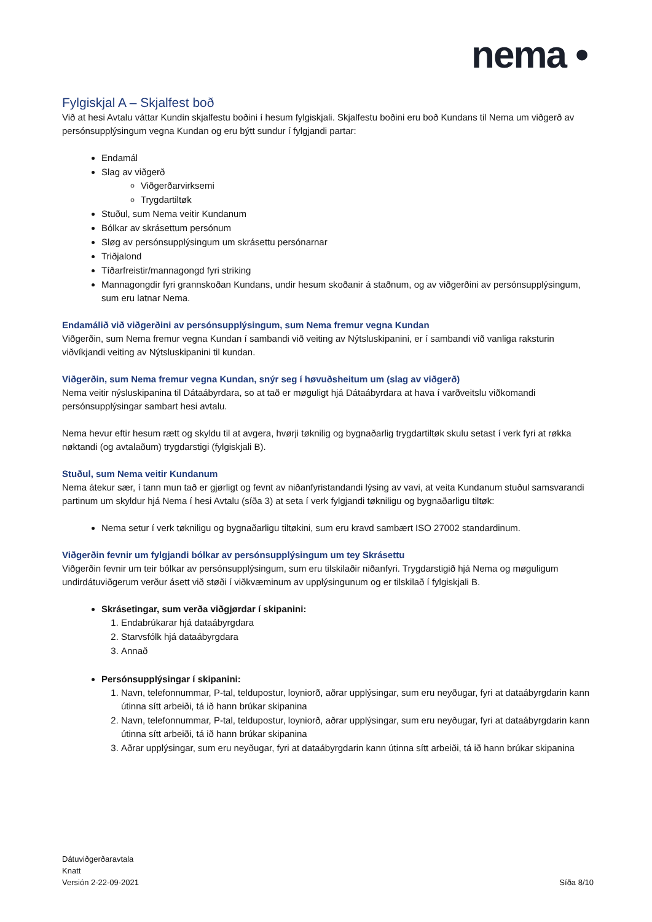nema •
Fylgiskjal A – Skjalfest boð
Við at hesi Avtalu váttar Kundin skjalfestu boðini í hesum fylgiskjali. Skjalfestu boðini eru boð Kundans til Nema um viðgerð av persónsupplýsingum vegna Kundan og eru býtt sundur í fylgjandi partar:
Endamál
Slag av viðgerð
Viðgerðarvirksemi
Trygdartiltøk
Stuðul, sum Nema veitir Kundanum
Bólkar av skrásettum persónum
Sløg av persónsupplýsingum um skrásettu persónarnar
Triðjalond
Tíðarfreistir/mannagongd fyri striking
Mannagongdir fyri grannskoðan Kundans, undir hesum skoðanir á staðnum, og av viðgerðini av persónsupplýsingum, sum eru latnar Nema.
Endamálið við viðgerðini av persónsupplýsingum, sum Nema fremur vegna Kundan
Viðgerðin, sum Nema fremur vegna Kundan í sambandi við veiting av Nýtsluskipanini, er í sambandi við vanliga raksturin viðvíkjandi veiting av Nýtsluskipanini til kundan.
Viðgerðin, sum Nema fremur vegna Kundan, snýr seg í høvuðsheitum um (slag av viðgerð)
Nema veitir nýsluskipanina til Dátaábyrdara, so at tað er møguligt hjá Dátaábyrdara at hava í varðveitslu viðkomandi persónsupplýsingar sambart hesi avtalu.
Nema hevur eftir hesum rætt og skyldu til at avgera, hvørji tøknilig og bygnaðarlig trygdartiltøk skulu setast í verk fyri at røkka nøktandi (og avtalaðum) trygdarstigi (fylgiskjali B).
Stuðul, sum Nema veitir Kundanum
Nema átekur sær, í tann mun tað er gjørligt og fevnt av niðanfyristandandi lýsing av vavi, at veita Kundanum stuðul samsvarandi partinum um skyldur hjá Nema í hesi Avtalu (síða 3) at seta í verk fylgjandi tøkniligu og bygnaðarligu tiltøk:
Nema setur í verk tøkniligu og bygnaðarligu tiltøkini, sum eru kravd sambært ISO 27002 standardinum.
Viðgerðin fevnir um fylgjandi bólkar av persónsupplýsingum um tey Skrásettu
Viðgerðin fevnir um teir bólkar av persónsupplýsingum, sum eru tilskilaðir niðanfyri. Trygdarstigið hjá Nema og møguligum undirdátuviðgerum verður ásett við støði í viðkvæminum av upplýsingunum og er tilskilað í fylgiskjali B.
Skrásetingar, sum verða viðgjørdar í skipanini:
1. Endabrúkarar hjá dataábyrgdara
2. Starvsfólk hjá dataábyrgdara
3. Annað
Persónsupplýsingar í skipanini:
1. Navn, telefonnummar, P-tal, teldupostur, loyniorð, aðrar upplýsingar, sum eru neyðugar, fyri at dataábyrgdarin kann útinna sítt arbeiði, tá ið hann brúkar skipanina
2. Navn, telefonnummar, P-tal, teldupostur, loyniorð, aðrar upplýsingar, sum eru neyðugar, fyri at dataábyrgdarin kann útinna sítt arbeiði, tá ið hann brúkar skipanina
3. Aðrar upplýsingar, sum eru neyðugar, fyri at dataábyrgdarin kann útinna sítt arbeiði, tá ið hann brúkar skipanina
Dátuviðgerðaravtala
Knatt
Versión 2-22-09-2021
Síða 8/10